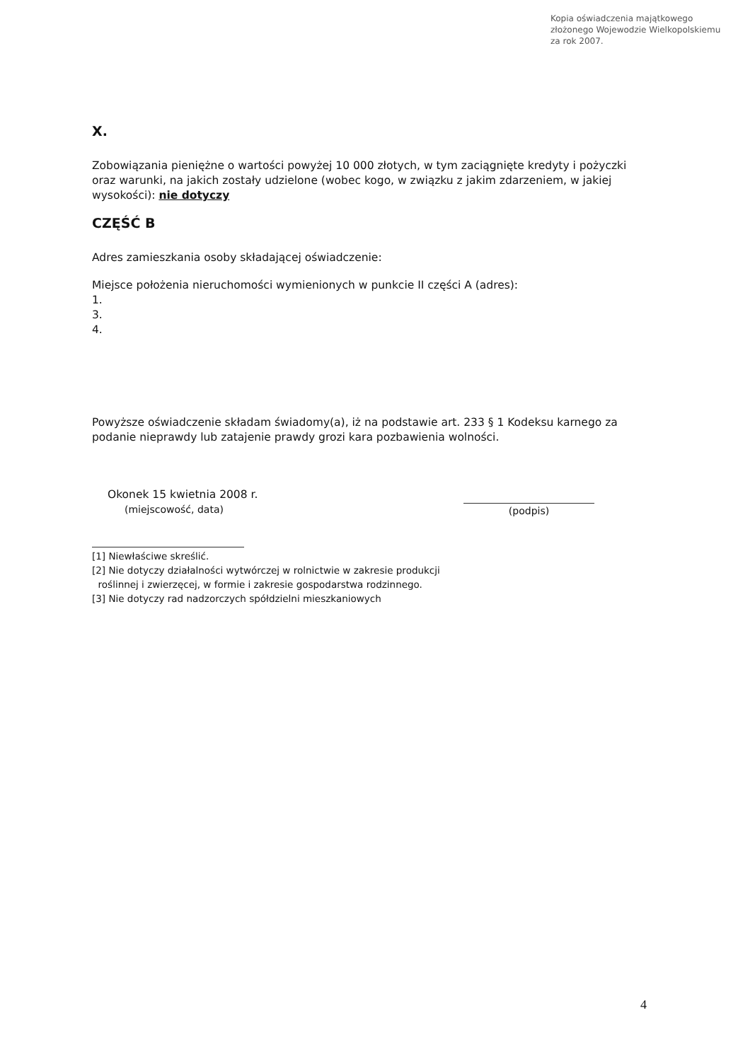Kopia oświadczenia majątkowego
złożonego Wojewodzie Wielkopolskiemu
za rok 2007.
X.
Zobowiązania pieniężne o wartości powyżej 10 000 złotych, w tym zaciągnięte kredyty i pożyczki oraz warunki, na jakich zostały udzielone (wobec kogo, w związku z jakim zdarzeniem, w jakiej wysokości): nie dotyczy
CZĘŚĆ B
Adres zamieszkania osoby składającej oświadczenie:
Miejsce położenia nieruchomości wymienionych w punkcie II części A (adres):
1.
3.
4.
Powyższe oświadczenie składam świadomy(a), iż na podstawie art. 233 § 1 Kodeksu karnego za podanie nieprawdy lub zatajenie prawdy grozi kara pozbawienia wolności.
Okonek 15 kwietnia 2008 r.
(miejscowość, data)
(podpis)
[1] Niewłaściwe skreślić.
[2] Nie dotyczy działalności wytwórczej w rolnictwie w zakresie produkcji
roślinnej i zwierzęcej, w formie i zakresie gospodarstwa rodzinnego.
[3] Nie dotyczy rad nadzorczych spółdzielni mieszkaniowych
4